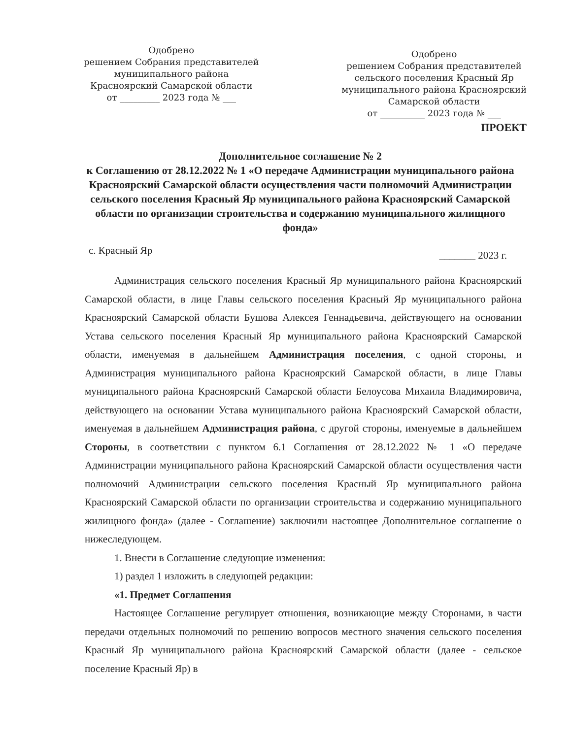Одобрено
решением Собрания представителей
муниципального района
Красноярский Самарской области
от _________ 2023 года № ___
Одобрено
решением Собрания представителей
сельского поселения Красный Яр
муниципального района Красноярский
Самарской области
от __________ 2023 года № ___
ПРОЕКТ
Дополнительное соглашение № 2
к Соглашению от 28.12.2022 № 1 «О передаче Администрации муниципального района Красноярский Самарской области осуществления части полномочий Администрации сельского поселения Красный Яр муниципального района Красноярский Самарской области по организации строительства и содержанию муниципального жилищного фонда»
с. Красный Яр _______ 2023 г.
Администрация сельского поселения Красный Яр муниципального района Красноярский Самарской области, в лице Главы сельского поселения Красный Яр муниципального района Красноярский Самарской области Бушова Алексея Геннадьевича, действующего на основании Устава сельского поселения Красный Яр муниципального района Красноярский Самарской области, именуемая в дальнейшем Администрация поселения, с одной стороны, и Администрация муниципального района Красноярский Самарской области, в лице Главы муниципального района Красноярский Самарской области Белоусова Михаила Владимировича, действующего на основании Устава муниципального района Красноярский Самарской области, именуемая в дальнейшем Администрация района, с другой стороны, именуемые в дальнейшем Стороны, в соответствии с пунктом 6.1 Соглашения от 28.12.2022 № 1 «О передаче Администрации муниципального района Красноярский Самарской области осуществления части полномочий Администрации сельского поселения Красный Яр муниципального района Красноярский Самарской области по организации строительства и содержанию муниципального жилищного фонда» (далее - Соглашение) заключили настоящее Дополнительное соглашение о нижеследующем.
1. Внести в Соглашение следующие изменения:
1) раздел 1 изложить в следующей редакции:
«1. Предмет Соглашения
Настоящее Соглашение регулирует отношения, возникающие между Сторонами, в части передачи отдельных полномочий по решению вопросов местного значения сельского поселения Красный Яр муниципального района Красноярский Самарской области (далее - сельское поселение Красный Яр) в